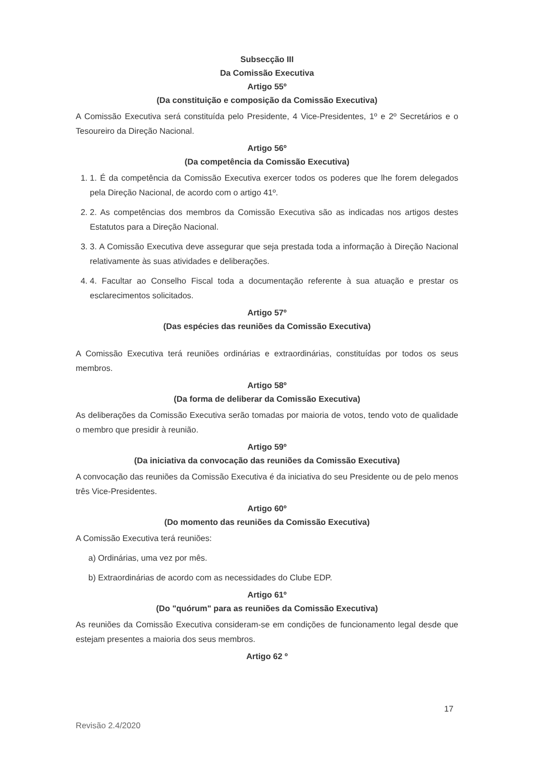Subsecção III
Da Comissão Executiva
Artigo 55º
(Da constituição e composição da Comissão Executiva)
A Comissão Executiva será constituída pelo Presidente, 4 Vice-Presidentes, 1º e 2º Secretários e o Tesoureiro da Direção Nacional.
Artigo 56º
(Da competência da Comissão Executiva)
1. 1. É da competência da Comissão Executiva exercer todos os poderes que lhe forem delegados pela Direção Nacional, de acordo com o artigo 41º.
2. 2. As competências dos membros da Comissão Executiva são as indicadas nos artigos destes Estatutos para a Direção Nacional.
3. 3. A Comissão Executiva deve assegurar que seja prestada toda a informação à Direção Nacional relativamente às suas atividades e deliberações.
4. 4. Facultar ao Conselho Fiscal toda a documentação referente à sua atuação e prestar os esclarecimentos solicitados.
Artigo 57º
(Das espécies das reuniões da Comissão Executiva)
A Comissão Executiva terá reuniões ordinárias e extraordinárias, constituídas por todos os seus membros.
Artigo 58º
(Da forma de deliberar da Comissão Executiva)
As deliberações da Comissão Executiva serão tomadas por maioria de votos, tendo voto de qualidade o membro que presidir à reunião.
Artigo 59º
(Da iniciativa da convocação das reuniões da Comissão Executiva)
A convocação das reuniões da Comissão Executiva é da iniciativa do seu Presidente ou de pelo menos três Vice-Presidentes.
Artigo 60º
(Do momento das reuniões da Comissão Executiva)
A Comissão Executiva terá reuniões:
a) Ordinárias, uma vez por mês.
b) Extraordinárias de acordo com as necessidades do Clube EDP.
Artigo 61º
(Do "quórum" para as reuniões da Comissão Executiva)
As reuniões da Comissão Executiva consideram-se em condições de funcionamento legal desde que estejam presentes a maioria dos seus membros.
Artigo 62 º
17
Revisão 2.4/2020